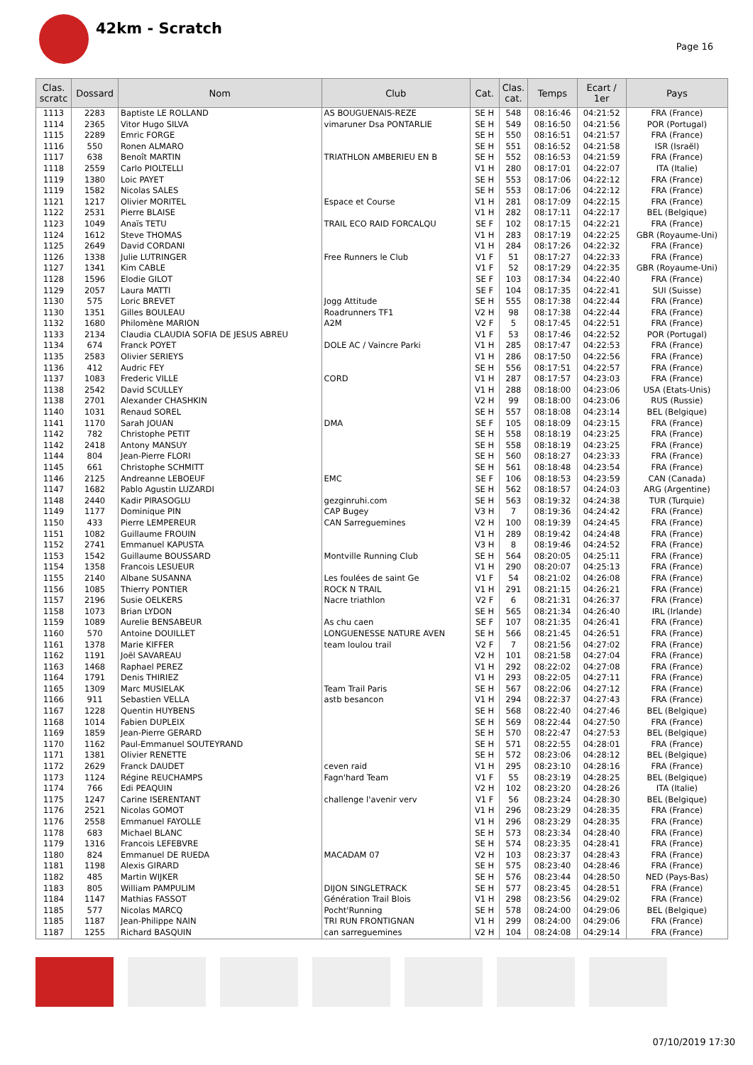42km - Scratch
Page 16
| Clas. scratc | Dossard | Nom | Club | Cat. | Clas. cat. | Temps | Ecart / 1er | Pays |
| --- | --- | --- | --- | --- | --- | --- | --- | --- |
| 1113 | 2283 | Baptiste LE ROLLAND | AS BOUGUENAIS-REZE | SE H | 548 | 08:16:46 | 04:21:52 | FRA (France) |
| 1114 | 2365 | Vitor Hugo SILVA | vimaruner Dsa PONTARLIE | SE H | 549 | 08:16:50 | 04:21:56 | POR (Portugal) |
| 1115 | 2289 | Emric FORGE | | SE H | 550 | 08:16:51 | 04:21:57 | FRA (France) |
| 1116 | 550 | Ronen ALMARO | | SE H | 551 | 08:16:52 | 04:21:58 | ISR (Israël) |
| 1117 | 638 | Benoît MARTIN | TRIATHLON AMBERIEU EN B | SE H | 552 | 08:16:53 | 04:21:59 | FRA (France) |
| 1118 | 2559 | Carlo PIOLTELLI | | V1 H | 280 | 08:17:01 | 04:22:07 | ITA (Italie) |
| 1119 | 1380 | Loic PAYET | | SE H | 553 | 08:17:06 | 04:22:12 | FRA (France) |
| 1119 | 1582 | Nicolas SALES | | SE H | 553 | 08:17:06 | 04:22:12 | FRA (France) |
| 1121 | 1217 | Olivier MORITEL | Espace et Course | V1 H | 281 | 08:17:09 | 04:22:15 | FRA (France) |
| 1122 | 2531 | Pierre BLAISE | | V1 H | 282 | 08:17:11 | 04:22:17 | BEL (Belgique) |
| 1123 | 1049 | Anaïs TETU | TRAIL ECO RAID FORCALQU | SE F | 102 | 08:17:15 | 04:22:21 | FRA (France) |
| 1124 | 1612 | Steve THOMAS | | V1 H | 283 | 08:17:19 | 04:22:25 | GBR (Royaume-Uni) |
| 1125 | 2649 | David CORDANI | | V1 H | 284 | 08:17:26 | 04:22:32 | FRA (France) |
| 1126 | 1338 | Julie LUTRINGER | Free Runners le Club | V1 F | 51 | 08:17:27 | 04:22:33 | FRA (France) |
| 1127 | 1341 | Kim CABLE | | V1 F | 52 | 08:17:29 | 04:22:35 | GBR (Royaume-Uni) |
| 1128 | 1596 | Elodie GILOT | | SE F | 103 | 08:17:34 | 04:22:40 | FRA (France) |
| 1129 | 2057 | Laura MATTI | | SE F | 104 | 08:17:35 | 04:22:41 | SUI (Suisse) |
| 1130 | 575 | Loric BREVET | Jogg Attitude | SE H | 555 | 08:17:38 | 04:22:44 | FRA (France) |
| 1130 | 1351 | Gilles BOULEAU | Roadrunners TF1 | V2 H | 98 | 08:17:38 | 04:22:44 | FRA (France) |
| 1132 | 1680 | Philomène MARION | A2M | V2 F | 5 | 08:17:45 | 04:22:51 | FRA (France) |
| 1133 | 2134 | Claudia CLAUDIA SOFIA DE JESUS ABREU | | V1 F | 53 | 08:17:46 | 04:22:52 | POR (Portugal) |
| 1134 | 674 | Franck POYET | DOLE AC / Vaincre Parki | V1 H | 285 | 08:17:47 | 04:22:53 | FRA (France) |
| 1135 | 2583 | Olivier SERIEYS | | V1 H | 286 | 08:17:50 | 04:22:56 | FRA (France) |
| 1136 | 412 | Audric FEY | | SE H | 556 | 08:17:51 | 04:22:57 | FRA (France) |
| 1137 | 1083 | Frederic VILLE | CORD | V1 H | 287 | 08:17:57 | 04:23:03 | FRA (France) |
| 1138 | 2542 | David SCULLEY | | V1 H | 288 | 08:18:00 | 04:23:06 | USA (Etats-Unis) |
| 1138 | 2701 | Alexander CHASHKIN | | V2 H | 99 | 08:18:00 | 04:23:06 | RUS (Russie) |
| 1140 | 1031 | Renaud SOREL | | SE H | 557 | 08:18:08 | 04:23:14 | BEL (Belgique) |
| 1141 | 1170 | Sarah JOUAN | DMA | SE F | 105 | 08:18:09 | 04:23:15 | FRA (France) |
| 1142 | 782 | Christophe PETIT | | SE H | 558 | 08:18:19 | 04:23:25 | FRA (France) |
| 1142 | 2418 | Antony MANSUY | | SE H | 558 | 08:18:19 | 04:23:25 | FRA (France) |
| 1144 | 804 | Jean-Pierre FLORI | | SE H | 560 | 08:18:27 | 04:23:33 | FRA (France) |
| 1145 | 661 | Christophe SCHMITT | | SE H | 561 | 08:18:48 | 04:23:54 | FRA (France) |
| 1146 | 2125 | Andreanne LEBOEUF | EMC | SE F | 106 | 08:18:53 | 04:23:59 | CAN (Canada) |
| 1147 | 1682 | Pablo Agustin LUZARDI | | SE H | 562 | 08:18:57 | 04:24:03 | ARG (Argentine) |
| 1148 | 2440 | Kadir PIRASOGLU | gezginruhi.com | SE H | 563 | 08:19:32 | 04:24:38 | TUR (Turquie) |
| 1149 | 1177 | Dominique PIN | CAP Bugey | V3 H | 7 | 08:19:36 | 04:24:42 | FRA (France) |
| 1150 | 433 | Pierre LEMPEREUR | CAN Sarreguemines | V2 H | 100 | 08:19:39 | 04:24:45 | FRA (France) |
| 1151 | 1082 | Guillaume FROUIN | | V1 H | 289 | 08:19:42 | 04:24:48 | FRA (France) |
| 1152 | 2741 | Emmanuel KAPUSTA | | V3 H | 8 | 08:19:46 | 04:24:52 | FRA (France) |
| 1153 | 1542 | Guillaume BOUSSARD | Montville Running Club | SE H | 564 | 08:20:05 | 04:25:11 | FRA (France) |
| 1154 | 1358 | Francois LESUEUR | | V1 H | 290 | 08:20:07 | 04:25:13 | FRA (France) |
| 1155 | 2140 | Albane SUSANNA | Les foulées de saint Ge | V1 F | 54 | 08:21:02 | 04:26:08 | FRA (France) |
| 1156 | 1085 | Thierry PONTIER | ROCK N TRAIL | V1 H | 291 | 08:21:15 | 04:26:21 | FRA (France) |
| 1157 | 2196 | Susie OELKERS | Nacre triathlon | V2 F | 6 | 08:21:31 | 04:26:37 | FRA (France) |
| 1158 | 1073 | Brian LYDON | | SE H | 565 | 08:21:34 | 04:26:40 | IRL (Irlande) |
| 1159 | 1089 | Aurelie BENSABEUR | As chu caen | SE F | 107 | 08:21:35 | 04:26:41 | FRA (France) |
| 1160 | 570 | Antoine DOUILLET | LONGUENESSE NATURE AVEN | SE H | 566 | 08:21:45 | 04:26:51 | FRA (France) |
| 1161 | 1378 | Marie KIFFER | team loulou trail | V2 F | 7 | 08:21:56 | 04:27:02 | FRA (France) |
| 1162 | 1191 | Joël SAVAREAU | | V2 H | 101 | 08:21:58 | 04:27:04 | FRA (France) |
| 1163 | 1468 | Raphael PEREZ | | V1 H | 292 | 08:22:02 | 04:27:08 | FRA (France) |
| 1164 | 1791 | Denis THIRIEZ | | V1 H | 293 | 08:22:05 | 04:27:11 | FRA (France) |
| 1165 | 1309 | Marc MUSIELAK | Team Trail Paris | SE H | 567 | 08:22:06 | 04:27:12 | FRA (France) |
| 1166 | 911 | Sebastien VELLA | astb besancon | V1 H | 294 | 08:22:37 | 04:27:43 | FRA (France) |
| 1167 | 1228 | Quentin HUYBENS | | SE H | 568 | 08:22:40 | 04:27:46 | BEL (Belgique) |
| 1168 | 1014 | Fabien DUPLEIX | | SE H | 569 | 08:22:44 | 04:27:50 | FRA (France) |
| 1169 | 1859 | Jean-Pierre GERARD | | SE H | 570 | 08:22:47 | 04:27:53 | BEL (Belgique) |
| 1170 | 1162 | Paul-Emmanuel SOUTEYRAND | | SE H | 571 | 08:22:55 | 04:28:01 | FRA (France) |
| 1171 | 1381 | Olivier RENETTE | | SE H | 572 | 08:23:06 | 04:28:12 | BEL (Belgique) |
| 1172 | 2629 | Franck DAUDET | ceven raid | V1 H | 295 | 08:23:10 | 04:28:16 | FRA (France) |
| 1173 | 1124 | Régine REUCHAMPS | Fagn'hard Team | V1 F | 55 | 08:23:19 | 04:28:25 | BEL (Belgique) |
| 1174 | 766 | Edi PEAQUIN | | V2 H | 102 | 08:23:20 | 04:28:26 | ITA (Italie) |
| 1175 | 1247 | Carine ISERENTANT | challenge l'avenir verv | V1 F | 56 | 08:23:24 | 04:28:30 | BEL (Belgique) |
| 1176 | 2521 | Nicolas GOMOT | | V1 H | 296 | 08:23:29 | 04:28:35 | FRA (France) |
| 1176 | 2558 | Emmanuel FAYOLLE | | V1 H | 296 | 08:23:29 | 04:28:35 | FRA (France) |
| 1178 | 683 | Michael BLANC | | SE H | 573 | 08:23:34 | 04:28:40 | FRA (France) |
| 1179 | 1316 | Francois LEFEBVRE | | SE H | 574 | 08:23:35 | 04:28:41 | FRA (France) |
| 1180 | 824 | Emmanuel DE RUEDA | MACADAM 07 | V2 H | 103 | 08:23:37 | 04:28:43 | FRA (France) |
| 1181 | 1198 | Alexis GIRARD | | SE H | 575 | 08:23:40 | 04:28:46 | FRA (France) |
| 1182 | 485 | Martin WIJKER | | SE H | 576 | 08:23:44 | 04:28:50 | NED (Pays-Bas) |
| 1183 | 805 | William PAMPULIM | DIJON SINGLETRACK | SE H | 577 | 08:23:45 | 04:28:51 | FRA (France) |
| 1184 | 1147 | Mathias FASSOT | Génération Trail Blois | V1 H | 298 | 08:23:56 | 04:29:02 | FRA (France) |
| 1185 | 577 | Nicolas MARCQ | Pocht'Running | SE H | 578 | 08:24:00 | 04:29:06 | BEL (Belgique) |
| 1185 | 1187 | Jean-Philippe NAIN | TRI RUN FRONTIGNAN | V1 H | 299 | 08:24:00 | 04:29:06 | FRA (France) |
| 1187 | 1255 | Richard BASQUIN | can sarreguemines | V2 H | 104 | 08:24:08 | 04:29:14 | FRA (France) |
07/10/2019 17:30